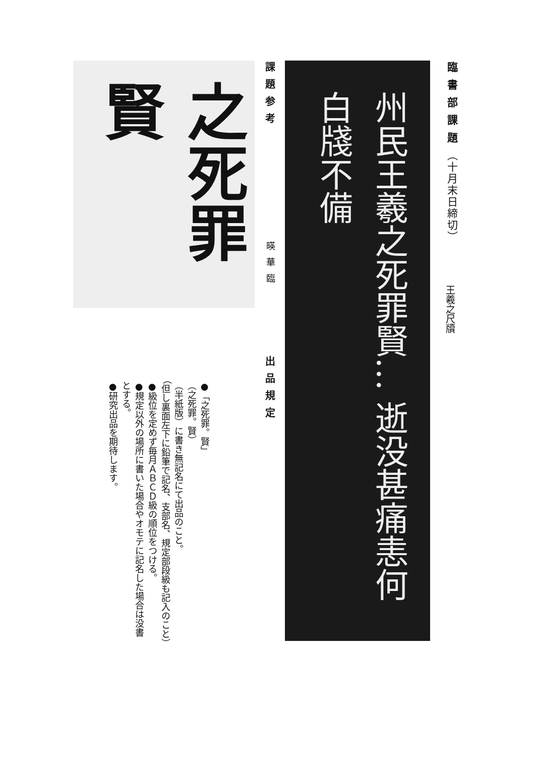臨書部課題（十月末日締切）
王羲之尺牘
州民王羲之死罪賢… 逝没甚痛恚何白牋不備
課題参考
之死罪賢
暎華臨
出品規定
●「之死罪。賢」
（之死罪。賢）
（半紙版）に書き無記名にて出品のこと。
（但し裏面左下に鉛筆で記名、支部名、規定部段級も記入のこと）
●級位を定めず毎月ＡＢＣＤ級の順位をつける。
●規定以外の場所に書いた場合やオモテに記名した場合は没書
とする。
●研究出品を期待します。